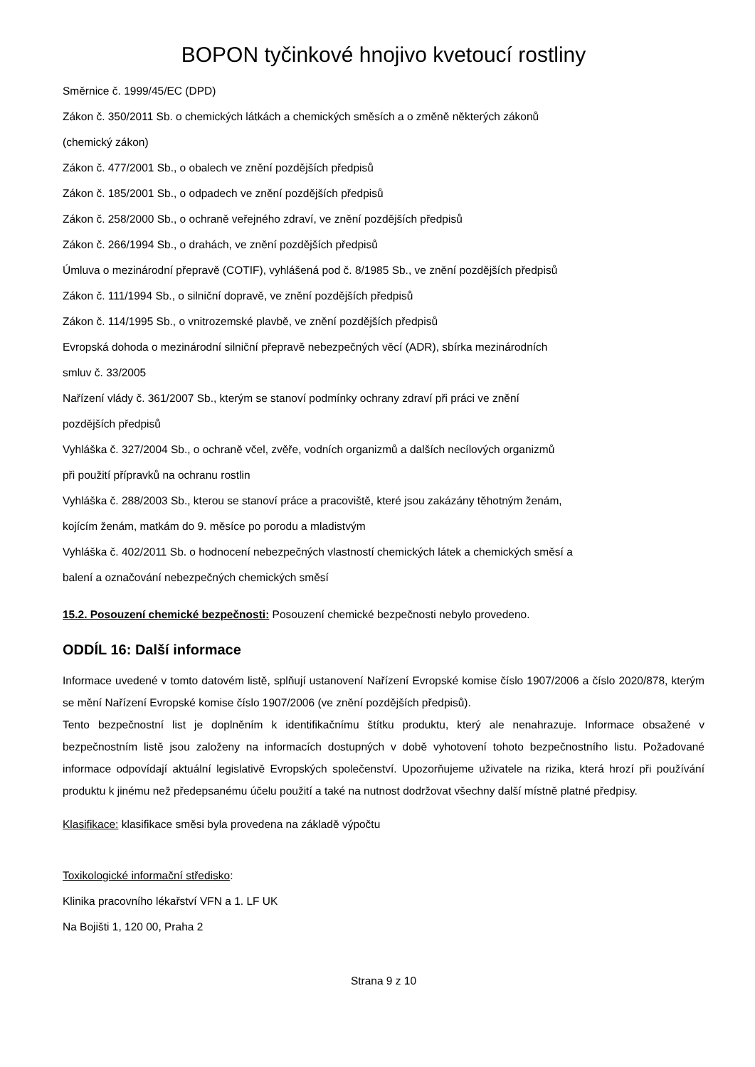BOPON tyčinkové hnojivo kvetoucí rostliny
Směrnice č. 1999/45/EC (DPD)
Zákon č. 350/2011 Sb. o chemických látkách a chemických směsích a o změně některých zákonů
(chemický zákon)
Zákon č. 477/2001 Sb., o obalech ve znění pozdějších předpisů
Zákon č. 185/2001 Sb., o odpadech ve znění pozdějších předpisů
Zákon č. 258/2000 Sb., o ochraně veřejného zdraví, ve znění pozdějších předpisů
Zákon č. 266/1994 Sb., o drahách, ve znění pozdějších předpisů
Úmluva o mezinárodní přepravě (COTIF), vyhlášená pod č. 8/1985 Sb., ve znění pozdějších předpisů
Zákon č. 111/1994 Sb., o silniční dopravě, ve znění pozdějších předpisů
Zákon č. 114/1995 Sb., o vnitrozemské plavbě, ve znění pozdějších předpisů
Evropská dohoda o mezinárodní silniční přepravě nebezpečných věcí (ADR), sbírka mezinárodních
smluv č. 33/2005
Nařízení vlády č. 361/2007 Sb., kterým se stanoví podmínky ochrany zdraví při práci ve znění
pozdějších předpisů
Vyhláška č. 327/2004 Sb., o ochraně včel, zvěře, vodních organizmů a dalších necílových organizmů
při použití přípravků na ochranu rostlin
Vyhláška č. 288/2003 Sb., kterou se stanoví práce a pracoviště, které jsou zakázány těhotným ženám,
kojícím ženám, matkám do 9. měsíce po porodu a mladistvým
Vyhláška č. 402/2011 Sb. o hodnocení nebezpečných vlastností chemických látek a chemických směsí a
balení a označování nebezpečných chemických směsí
15.2. Posouzení chemické bezpečnosti: Posouzení chemické bezpečnosti nebylo provedeno.
ODDÍL 16: Další informace
Informace uvedené v tomto datovém listě, splňují ustanovení Nařízení Evropské komise číslo 1907/2006 a číslo 2020/878, kterým se mění Nařízení Evropské komise číslo 1907/2006 (ve znění pozdějších předpisů).
Tento bezpečnostní list je doplněním k identifikačnímu štítku produktu, který ale nenahrazuje. Informace obsažené v bezpečnostním listě jsou založeny na informacích dostupných v době vyhotovení tohoto bezpečnostního listu. Požadované informace odpovídají aktuální legislativě Evropských společenství. Upozorňujeme uživatele na rizika, která hrozí při používání produktu k jinému než předepsanému účelu použití a také na nutnost dodržovat všechny další místně platné předpisy.
Klasifikace: klasifikace směsi byla provedena na základě výpočtu
Toxikologické informační středisko:
Klinika pracovního lékařství VFN a 1. LF UK
Na Bojišti 1, 120 00, Praha 2
Strana 9 z 10